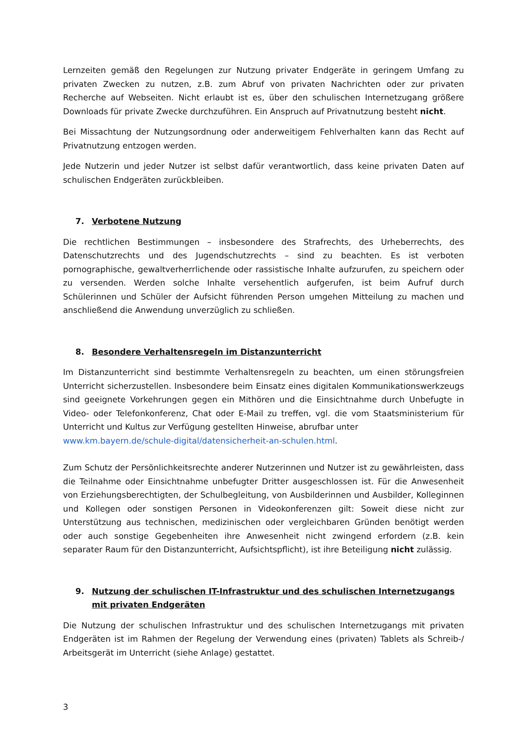Lernzeiten gemäß den Regelungen zur Nutzung privater Endgeräte in geringem Umfang zu privaten Zwecken zu nutzen, z.B. zum Abruf von privaten Nachrichten oder zur privaten Recherche auf Webseiten. Nicht erlaubt ist es, über den schulischen Internetzugang größere Downloads für private Zwecke durchzuführen. Ein Anspruch auf Privatnutzung besteht nicht.
Bei Missachtung der Nutzungsordnung oder anderweitigem Fehlverhalten kann das Recht auf Privatnutzung entzogen werden.
Jede Nutzerin und jeder Nutzer ist selbst dafür verantwortlich, dass keine privaten Daten auf schulischen Endgeräten zurückbleiben.
7. Verbotene Nutzung
Die rechtlichen Bestimmungen – insbesondere des Strafrechts, des Urheberrechts, des Datenschutzrechts und des Jugendschutzrechts – sind zu beachten. Es ist verboten pornographische, gewaltverherrlichende oder rassistische Inhalte aufzurufen, zu speichern oder zu versenden. Werden solche Inhalte versehentlich aufgerufen, ist beim Aufruf durch Schülerinnen und Schüler der Aufsicht führenden Person umgehen Mitteilung zu machen und anschließend die Anwendung unverzüglich zu schließen.
8. Besondere Verhaltensregeln im Distanzunterricht
Im Distanzunterricht sind bestimmte Verhaltensregeln zu beachten, um einen störungsfreien Unterricht sicherzustellen. Insbesondere beim Einsatz eines digitalen Kommunikationswerkzeugs sind geeignete Vorkehrungen gegen ein Mithören und die Einsichtnahme durch Unbefugte in Video- oder Telefonkonferenz, Chat oder E-Mail zu treffen, vgl. die vom Staatsministerium für Unterricht und Kultus zur Verfügung gestellten Hinweise, abrufbar unter
www.km.bayern.de/schule-digital/datensicherheit-an-schulen.html.
Zum Schutz der Persönlichkeitsrechte anderer Nutzerinnen und Nutzer ist zu gewährleisten, dass die Teilnahme oder Einsichtnahme unbefugter Dritter ausgeschlossen ist. Für die Anwesenheit von Erziehungsberechtigten, der Schulbegleitung, von Ausbilderinnen und Ausbilder, Kolleginnen und Kollegen oder sonstigen Personen in Videokonferenzen gilt: Soweit diese nicht zur Unterstützung aus technischen, medizinischen oder vergleichbaren Gründen benötigt werden oder auch sonstige Gegebenheiten ihre Anwesenheit nicht zwingend erfordern (z.B. kein separater Raum für den Distanzunterricht, Aufsichtspflicht), ist ihre Beteiligung nicht zulässig.
9. Nutzung der schulischen IT-Infrastruktur und des schulischen Internetzugangs mit privaten Endgeräten
Die Nutzung der schulischen Infrastruktur und des schulischen Internetzugangs mit privaten Endgeräten ist im Rahmen der Regelung der Verwendung eines (privaten) Tablets als Schreib-/ Arbeitsgerät im Unterricht (siehe Anlage) gestattet.
3